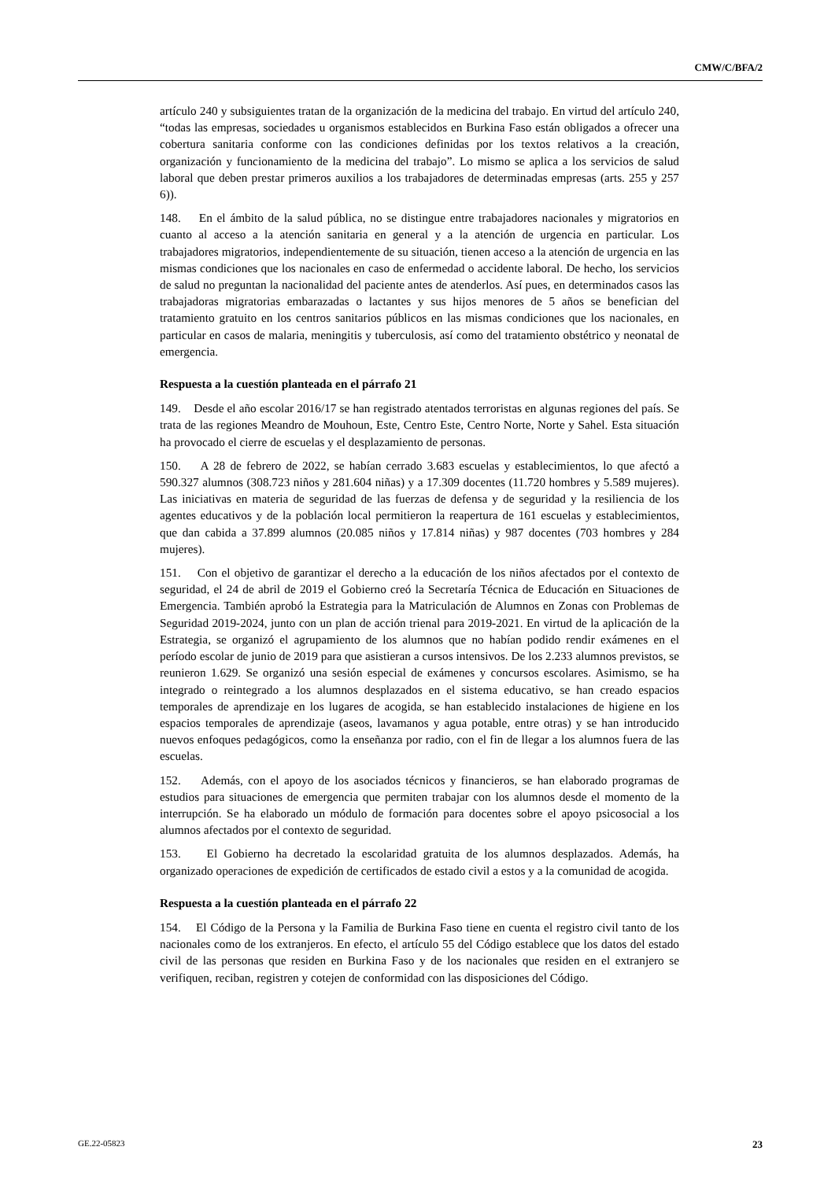CMW/C/BFA/2
artículo 240 y subsiguientes tratan de la organización de la medicina del trabajo. En virtud del artículo 240, “todas las empresas, sociedades u organismos establecidos en Burkina Faso están obligados a ofrecer una cobertura sanitaria conforme con las condiciones definidas por los textos relativos a la creación, organización y funcionamiento de la medicina del trabajo”. Lo mismo se aplica a los servicios de salud laboral que deben prestar primeros auxilios a los trabajadores de determinadas empresas (arts. 255 y 257 6)).
148. En el ámbito de la salud pública, no se distingue entre trabajadores nacionales y migratorios en cuanto al acceso a la atención sanitaria en general y a la atención de urgencia en particular. Los trabajadores migratorios, independientemente de su situación, tienen acceso a la atención de urgencia en las mismas condiciones que los nacionales en caso de enfermedad o accidente laboral. De hecho, los servicios de salud no preguntan la nacionalidad del paciente antes de atenderlos. Así pues, en determinados casos las trabajadoras migratorias embarazadas o lactantes y sus hijos menores de 5 años se benefician del tratamiento gratuito en los centros sanitarios públicos en las mismas condiciones que los nacionales, en particular en casos de malaria, meningitis y tuberculosis, así como del tratamiento obstétrico y neonatal de emergencia.
Respuesta a la cuestión planteada en el párrafo 21
149. Desde el año escolar 2016/17 se han registrado atentados terroristas en algunas regiones del país. Se trata de las regiones Meandro de Mouhoun, Este, Centro Este, Centro Norte, Norte y Sahel. Esta situación ha provocado el cierre de escuelas y el desplazamiento de personas.
150. A 28 de febrero de 2022, se habían cerrado 3.683 escuelas y establecimientos, lo que afectó a 590.327 alumnos (308.723 niños y 281.604 niñas) y a 17.309 docentes (11.720 hombres y 5.589 mujeres). Las iniciativas en materia de seguridad de las fuerzas de defensa y de seguridad y la resiliencia de los agentes educativos y de la población local permitieron la reapertura de 161 escuelas y establecimientos, que dan cabida a 37.899 alumnos (20.085 niños y 17.814 niñas) y 987 docentes (703 hombres y 284 mujeres).
151. Con el objetivo de garantizar el derecho a la educación de los niños afectados por el contexto de seguridad, el 24 de abril de 2019 el Gobierno creó la Secretaría Técnica de Educación en Situaciones de Emergencia. También aprobó la Estrategia para la Matriculación de Alumnos en Zonas con Problemas de Seguridad 2019-2024, junto con un plan de acción trienal para 2019-2021. En virtud de la aplicación de la Estrategia, se organizó el agrupamiento de los alumnos que no habían podido rendir exámenes en el período escolar de junio de 2019 para que asistieran a cursos intensivos. De los 2.233 alumnos previstos, se reunieron 1.629. Se organizó una sesión especial de exámenes y concursos escolares. Asimismo, se ha integrado o reintegrado a los alumnos desplazados en el sistema educativo, se han creado espacios temporales de aprendizaje en los lugares de acogida, se han establecido instalaciones de higiene en los espacios temporales de aprendizaje (aseos, lavamanos y agua potable, entre otras) y se han introducido nuevos enfoques pedagógicos, como la enseñanza por radio, con el fin de llegar a los alumnos fuera de las escuelas.
152. Además, con el apoyo de los asociados técnicos y financieros, se han elaborado programas de estudios para situaciones de emergencia que permiten trabajar con los alumnos desde el momento de la interrupción. Se ha elaborado un módulo de formación para docentes sobre el apoyo psicosocial a los alumnos afectados por el contexto de seguridad.
153. El Gobierno ha decretado la escolaridad gratuita de los alumnos desplazados. Además, ha organizado operaciones de expedición de certificados de estado civil a estos y a la comunidad de acogida.
Respuesta a la cuestión planteada en el párrafo 22
154. El Código de la Persona y la Familia de Burkina Faso tiene en cuenta el registro civil tanto de los nacionales como de los extranjeros. En efecto, el artículo 55 del Código establece que los datos del estado civil de las personas que residen en Burkina Faso y de los nacionales que residen en el extranjero se verifiquen, reciban, registren y cotejen de conformidad con las disposiciones del Código.
GE.22-05823 23